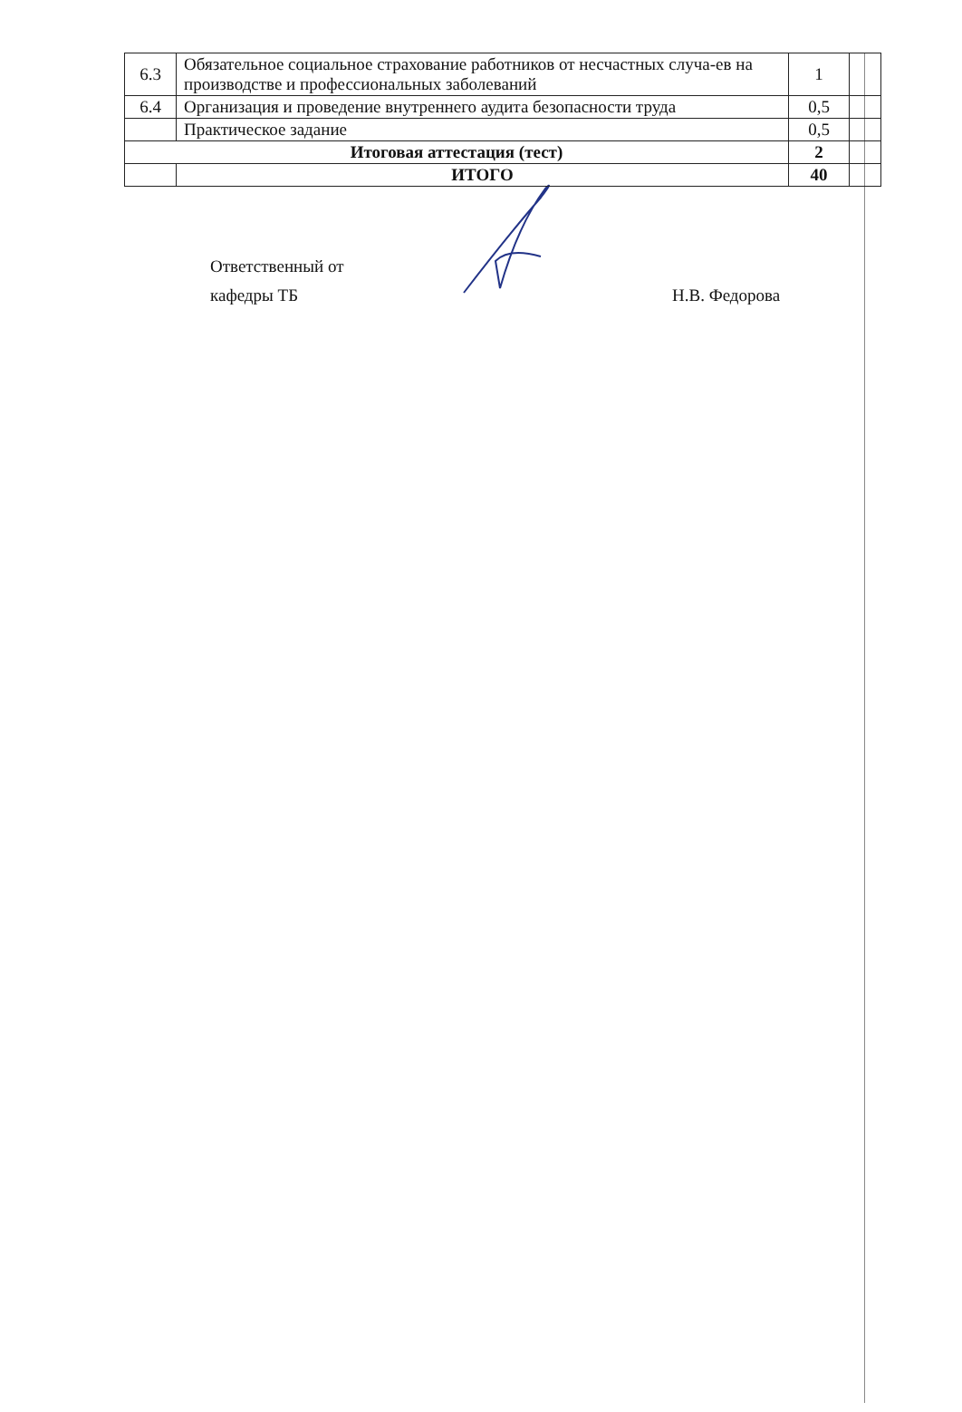| 6.3 | Обязательное социальное страхование работников от несчастных случа-ев на производстве и профессиональных заболеваний | 1 | |
| 6.4 | Организация и проведение внутреннего аудита безопасности труда | 0,5 | |
| | Практическое задание | 0,5 | |
| Итоговая аттестация (тест) | | 2 | |
| | ИТОГО | 40 | |
Ответственный от
кафедры ТБ
Н.В. Федорова